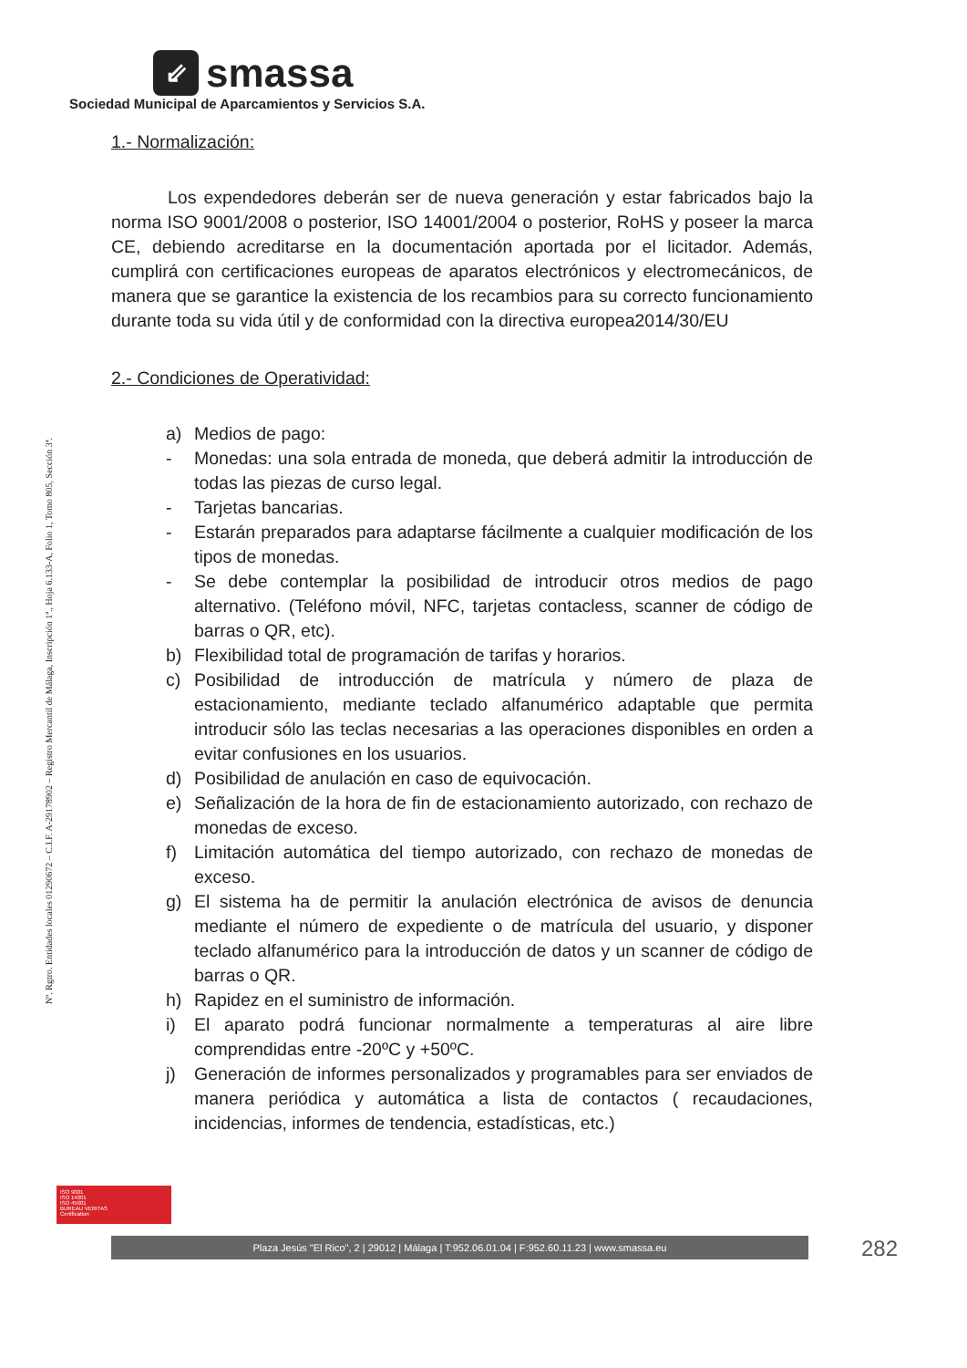⇙
smassa
Sociedad Municipal de Aparcamientos y Servicios S.A.
Nº. Rgtro. Entidades locales 01290672 – C.I.F. A-29178902 – Registro Mercantil de Málaga, Inscripción 1ª., Hoja 6.133-A, Folio 1, Tomo 805, Sección 3ª.
1.- Normalización:
Los expendedores deberán ser de nueva generación y estar fabricados bajo la norma ISO 9001/2008 o posterior, ISO 14001/2004 o posterior, RoHS y poseer la marca CE, debiendo acreditarse en la documentación aportada por el licitador. Además, cumplirá con certificaciones europeas de aparatos electrónicos y electromecánicos, de manera que se garantice la existencia de los recambios para su correcto funcionamiento durante toda su vida útil y de conformidad con la directiva europea2014/30/EU
2.- Condiciones de Operatividad:
a) Medios de pago:
- Monedas: una sola entrada de moneda, que deberá admitir la introducción de todas las piezas de curso legal.
- Tarjetas bancarias.
- Estarán preparados para adaptarse fácilmente a cualquier modificación de los tipos de monedas.
- Se debe contemplar la posibilidad de introducir otros medios de pago alternativo. (Teléfono móvil, NFC, tarjetas contacless, scanner de código de barras o QR, etc).
b) Flexibilidad total de programación de tarifas y horarios.
c) Posibilidad de introducción de matrícula y número de plaza de estacionamiento, mediante teclado alfanumérico adaptable que permita introducir sólo las teclas necesarias a las operaciones disponibles en orden a evitar confusiones en los usuarios.
d) Posibilidad de anulación en caso de equivocación.
e) Señalización de la hora de fin de estacionamiento autorizado, con rechazo de monedas de exceso.
f) Limitación automática del tiempo autorizado, con rechazo de monedas de exceso.
g) El sistema ha de permitir la anulación electrónica de avisos de denuncia mediante el número de expediente o de matrícula del usuario, y disponer teclado alfanumérico para la introducción de datos y un scanner de código de barras o QR.
h) Rapidez en el suministro de información.
i) El aparato podrá funcionar normalmente a temperaturas al aire libre comprendidas entre -20ºC y +50ºC.
j) Generación de informes personalizados y programables para ser enviados de manera periódica y automática a lista de contactos ( recaudaciones, incidencias, informes de tendencia, estadísticas, etc.)
ISO 9001
ISO 14001
ISO 45001
BUREAU VERITAS
Certification
Plaza Jesús "El Rico", 2 | 29012 | Málaga | T:952.06.01.04 | F:952.60.11.23 | www.smassa.eu 282